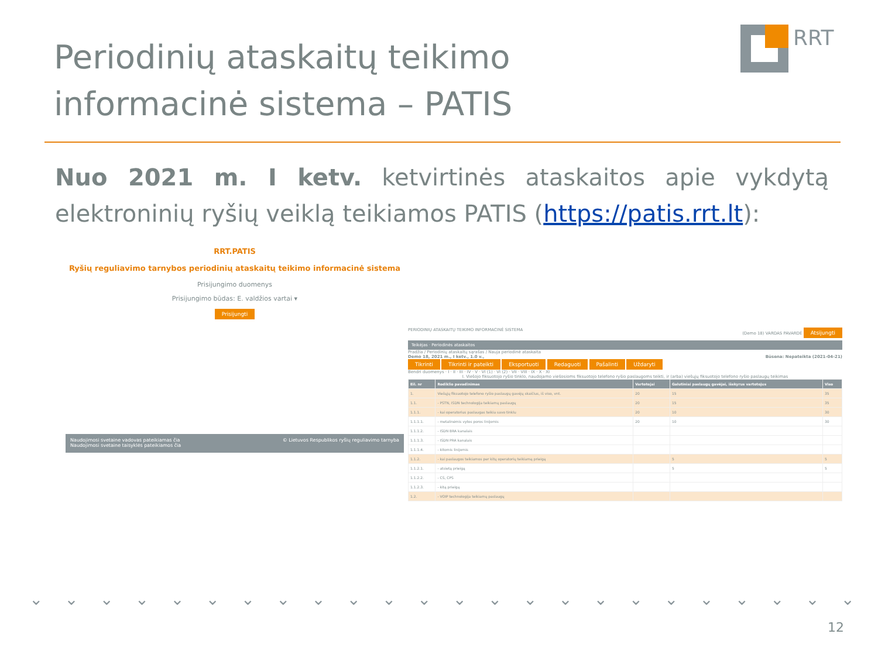Periodinių ataskaitų teikimo
informacinė sistema – PATIS
RRT
Nuo 2021 m. I ketv. ketvirtinės ataskaitos apie vykdytą elektroninių ryšių veiklą teikiamos PATIS (https://patis.rrt.lt):
RRT.PATIS
Ryšių reguliavimo tarnybos periodinių ataskaitų teikimo informacinė sistema
Prisijungimo duomenys
Prisijungimo būdas: E. valdžios vartai ▾
Prisijungti
Naudojimosi svetaine vadovas pateikiamas čia
Naudojimosi svetaine taisyklės pateikiamos čia
© Lietuvos Respublikos ryšių reguliavimo tarnyba
PERIODINIŲ ATASKAITŲ TEIKIMO INFORMACINĖ SISTEMA (Demo 18) VARDAS PAVARDĖ Atsijungti
Teikėjas · Periodinės ataskaitos
Pradžia / Periodinių ataskaitų sąrašas / Nauja periodinė ataskaita
Demo 18, 2021 m., I ketv., 1.0 v., Būsena: Nepateikta (2021-04-21)
Tikrinti Tikrinti ir pateikti Eksportuoti Redaguoti Pašalinti Uždaryti
Bendri duomenys · I · II · III · IV · V · VI (1) · VI (2) · VII · VIII · IX · X · XI
I. Viešojo fiksuotojo ryšio tinklo, naudojamo viešosioms fiksuotojo telefono ryšio paslaugoms teikti, ir (arba) viešųjų fiksuotojo telefono ryšio paslaugų teikimas
| Eil. nr | Rodiklio pavadinimas | Vartotojai | Galutiniai paslaugų gavėjai, išskyrus vartotojus | Viso |
| --- | --- | --- | --- | --- |
| 1. | Viešųjų fiksuotojo telefono ryšio paslaugų gavėjų skaičius, iš viso, vnt. | 20 | 15 | 35 |
| 1.1. | - PSTN, ISDN technologija teikiamų paslaugų | 20 | 15 | 35 |
| 1.1.1. | - kai operatorius paslaugas teikia savo tinklu | 20 | 10 | 30 |
| 1.1.1.1. | - metalinėmis vytos poros linijomis | 20 | 10 | 30 |
| 1.1.1.2. | - ISDN BRA kanalais | | | |
| 1.1.1.3. | - ISDN PRA kanalais | | | |
| 1.1.1.4. | - kitomis linijomis | | | |
| 1.1.2. | - kai paslaugos teikiamos per kitų operatorių teikiamą prieigą | | 5 | 5 |
| 1.1.2.1. | - atsietą prieigą | | 5 | 5 |
| 1.1.2.2. | - CS, CPS | | | |
| 1.1.2.3. | - kitą prieigą | | | |
| 1.2. | - VOIP technologija teikiamų paslaugų | | | |
⌄ ⌄ ⌄ ⌄ ⌄ ⌄ ⌄ ⌄ ⌄ ⌄ ⌄ ⌄ ⌄ ⌄ ⌄ ⌄ ⌄ ⌄ ⌄ ⌄ ⌄ ⌄ ⌄ ⌄
12